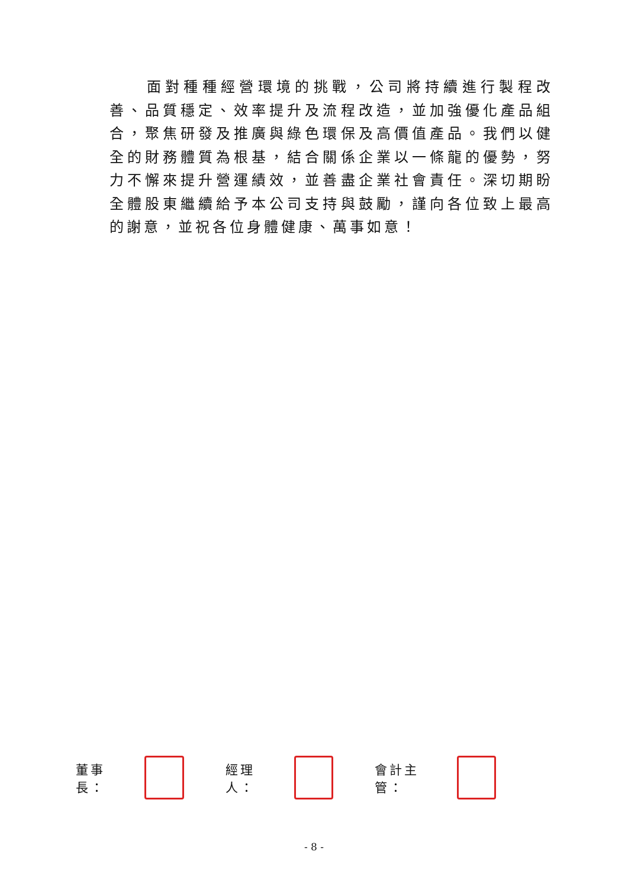面對種種經營環境的挑戰，公司將持續進行製程改善、品質穩定、效率提升及流程改造，並加強優化產品組合，聚焦研發及推廣與綠色環保及高價值產品。我們以健全的財務體質為根基，結合關係企業以一條龍的優勢，努力不懈來提升營運績效，並善盡企業社會責任。深切期盼全體股東繼續給予本公司支持與鼓勵，謹向各位致上最高的謝意，並祝各位身體健康、萬事如意！
董事長： 經理人： 會計主管：
- 8 -